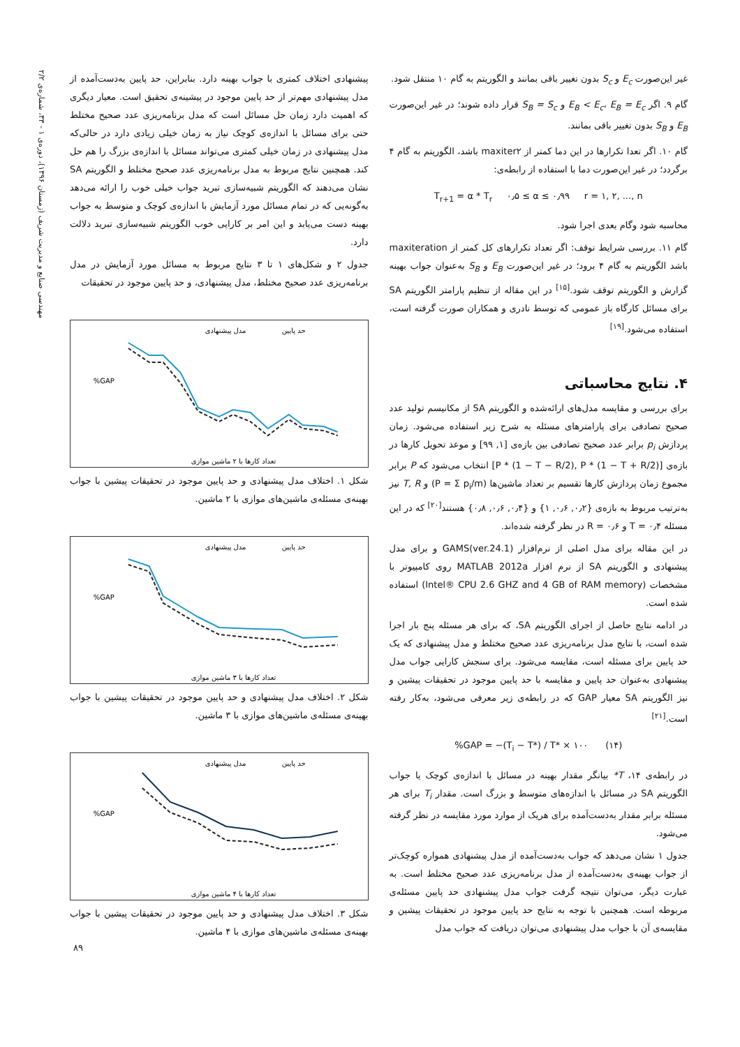مهندسی صنایع و مدیریت شریف (زمستان ۱۳۹۶)، دوره‌ی ۱ - ۳۳، شماره‌ی ۲/۲
غیر این‌صورت E<sub>c</sub> و S<sub>c</sub> بدون تغییر باقی بمانند و الگوریتم به گام ۱۰ منتقل شود.
گام ۹. اگر E<sub>B</sub> < E<sub>c</sub>، E<sub>B</sub> = E<sub>c</sub> و S<sub>B</sub> = S<sub>c</sub> قرار داده شوند؛ در غیر این‌صورت E<sub>B</sub> و S<sub>B</sub> بدون تغییر باقی بمانند.
گام ۱۰. اگر تعدا تکرارها در این دما کمتر از maxiter۲ باشد، الگوریتم به گام ۴ برگردد؛ در غیر این‌صورت دما با استفاده از رابطه‌ی:
T<sub>r+1</sub> = α * T<sub>r</sub> ۰٫۵ ≤ α ≤ ۰٫۹۹ r = ۱, ۲, ..., n
محاسبه شود وگام بعدی اجرا شود.
گام ۱۱. بررسی شرایط توقف: اگر تعداد تکرارهای کل کمتر از maxiteration باشد الگوریتم به گام ۴ برود؛ در غیر این‌صورت E<sub>B</sub> و S<sub>B</sub> به‌عنوان جواب بهینه گزارش و الگوریتم توقف شود.<sup>[۱۵]</sup> در این مقاله از تنظیم پارامتر الگوریتم SA برای مسائل کارگاه باز عمومی که توسط نادری و همکاران صورت گرفته است، استفاده می‌شود.<sup>[۱۹]</sup>
۴. نتایج محاسباتی
برای بررسی و مقایسه مدل‌های ارائه‌شده و الگوریتم SA از مکانیسم تولید عدد صحیح تصادفی برای پارامترهای مسئله به شرح زیر استفاده می‌شود. زمان پردازش p<sub>i</sub> برابر عدد صحیح تصادفی بین بازه‌ی [۱, ۹۹] و موعد تحویل کارها در بازه‌ی [P * (1 − T − R/2), P * (1 − T + R/2)] انتخاب می‌شود که P برابر مجموع زمان پردازش کارها تقسیم بر تعداد ماشین‌ها (P = Σ p<sub>i</sub>/m) و T, R نیز به‌ترتیب مربوط به بازه‌ی {۰٫۲, ۰٫۶, ۱} و {۰٫۴, ۰٫۶, ۰٫۸} هستند<sup>[۲۰]</sup> که در این مسئله T = ۰٫۴ و R = ۰٫۶ در نظر گرفته شده‌اند.
در این مقاله برای مدل اصلی از نرم‌افزار GAMS(ver.24.1) و برای مدل پیشنهادی و الگوریتم SA از نرم افزار MATLAB 2012a روی کامپیوتر با مشخصات (Intel® CPU 2.6 GHZ and 4 GB of RAM memory) استفاده شده است.
در ادامه نتایج حاصل از اجرای الگوریتم SA، که برای هر مسئله پنج بار اجرا شده است، با نتایج مدل برنامه‌ریزی عدد صحیح مختلط و مدل پیشنهادی که یک حد پایین برای مسئله است، مقایسه می‌شود. برای سنجش کارایی جواب مدل پیشنهادی به‌عنوان حد پایین و مقایسه با حد پایین موجود در تحقیقات پیشین و نیز الگوریتم SA معیار GAP که در رابطه‌ی زیر معرفی می‌شود، به‌کار رفته است.<sup>[۲۱]</sup>
%GAP = −(T<sub>i</sub> − T*) / T* × ۱۰۰ (۱۴)
در رابطه‌ی ۱۴، T* بیانگر مقدار بهینه در مسائل با اندازه‌ی کوچک یا جواب الگوریتم SA در مسائل با اندازه‌های متوسط و بزرگ است. مقدار T<sub>i</sub> برای هر مسئله برابر مقدار به‌دست‌آمده برای هریک از موارد مورد مقایسه در نظر گرفته می‌شود.
جدول ۱ نشان می‌دهد که جواب به‌دست‌آمده از مدل پیشنهادی همواره کوچک‌تر از جواب بهینه‌ی به‌دست‌آمده از مدل برنامه‌ریزی عدد صحیح مختلط است. به عبارت دیگر، می‌توان نتیجه گرفت جواب مدل پیشنهادی حد پایین مسئله‌ی مربوطه است. همچنین با توجه به نتایج حد پایین موجود در تحقیقات پیشین و مقایسه‌ی آن با جواب مدل پیشنهادی می‌توان دریافت که جواب مدل
پیشنهادی اختلاف کمتری با جواب بهینه دارد. بنابراین، حد پایین به‌دست‌آمده از مدل پیشنهادی مهم‌تر از حد پایین موجود در پیشینه‌ی تحقیق است. معیار دیگری که اهمیت دارد زمان حل مسائل است که مدل برنامه‌ریزی عدد صحیح مختلط حتی برای مسائل با اندازه‌ی کوچک نیاز به زمان خیلی زیادی دارد در حالی‌که مدل پیشنهادی در زمان خیلی کمتری می‌تواند مسائل با اندازه‌ی بزرگ را هم حل کند. همچنین نتایج مربوط به مدل برنامه‌ریزی عدد صحیح مختلط و الگوریتم SA نشان می‌دهند که الگوریتم شبیه‌سازی تبرید جواب خیلی خوب را ارائه می‌دهد به‌گونه‌یی که در تمام مسائل مورد آزمایش با اندازه‌ی کوچک و متوسط به جواب بهینه دست می‌یابد و این امر بر کارایی خوب الگوریتم شبیه‌سازی تبرید دلالت دارد.
جدول ۲ و شکل‌های ۱ تا ۳ نتایج مربوط به مسائل مورد آزمایش در مدل برنامه‌ریزی عدد صحیح مختلط، مدل پیشنهادی، و حد پایین موجود در تحقیقات
%GAP
تعداد کارها با ۲ ماشین موازی
مدل پیشنهادی
حد پایین
شکل ۱. اختلاف مدل پیشنهادی و حد پایین موجود در تحقیقات پیشین با جواب بهینه‌ی مسئله‌ی ماشین‌های موازی با ۲ ماشین.
%GAP
تعداد کارها با ۳ ماشین موازی
مدل پیشنهادی
حد پایین
شکل ۲. اختلاف مدل پیشنهادی و حد پایین موجود در تحقیقات پیشین با جواب بهینه‌ی مسئله‌ی ماشین‌های موازی با ۳ ماشین.
%GAP
تعداد کارها با ۴ ماشین موازی
مدل پیشنهادی
حد پایین
شکل ۳. اختلاف مدل پیشنهادی و حد پایین موجود در تحقیقات پیشین با جواب بهینه‌ی مسئله‌ی ماشین‌های موازی با ۴ ماشین.
۸۹